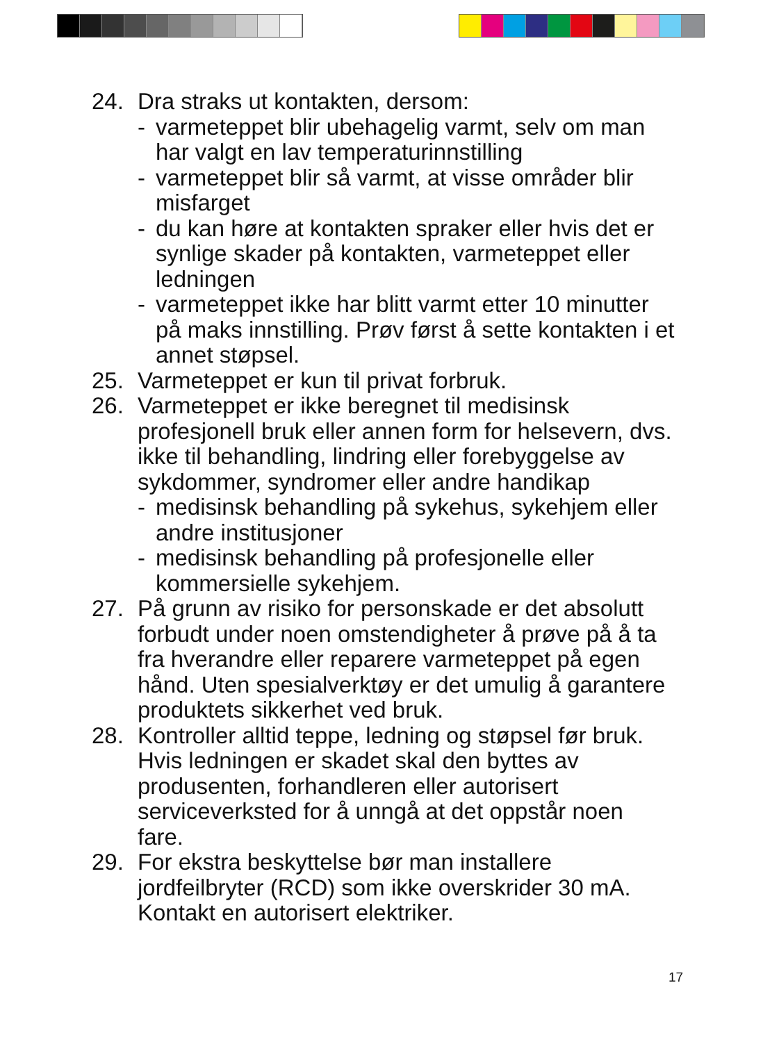24. Dra straks ut kontakten, dersom:
- varmeteppet blir ubehagelig varmt, selv om man har valgt en lav temperaturinnstilling
- varmeteppet blir så varmt, at visse områder blir misfarget
- du kan høre at kontakten spraker eller hvis det er synlige skader på kontakten, varmeteppet eller ledningen
- varmeteppet ikke har blitt varmt etter 10 minutter på maks innstilling. Prøv først å sette kontakten i et annet støpsel.
25. Varmeteppet er kun til privat forbruk.
26. Varmeteppet er ikke beregnet til medisinsk profesjonell bruk eller annen form for helsevern, dvs. ikke til behandling, lindring eller forebyggelse av sykdommer, syndromer eller andre handikap
- medisinsk behandling på sykehus, sykehjem eller andre institusjoner
- medisinsk behandling på profesjonelle eller kommersielle sykehjem.
27. På grunn av risiko for personskade er det absolutt forbudt under noen omstendigheter å prøve på å ta fra hverandre eller reparere varmeteppet på egen hånd. Uten spesialverktøy er det umulig å garantere produktets sikkerhet ved bruk.
28. Kontroller alltid teppe, ledning og støpsel før bruk. Hvis ledningen er skadet skal den byttes av produsenten, forhandleren eller autorisert serviceverksted for å unngå at det oppstår noen fare.
29. For ekstra beskyttelse bør man installere jordfeilbryter (RCD) som ikke overskrider 30 mA. Kontakt en autorisert elektriker.
17